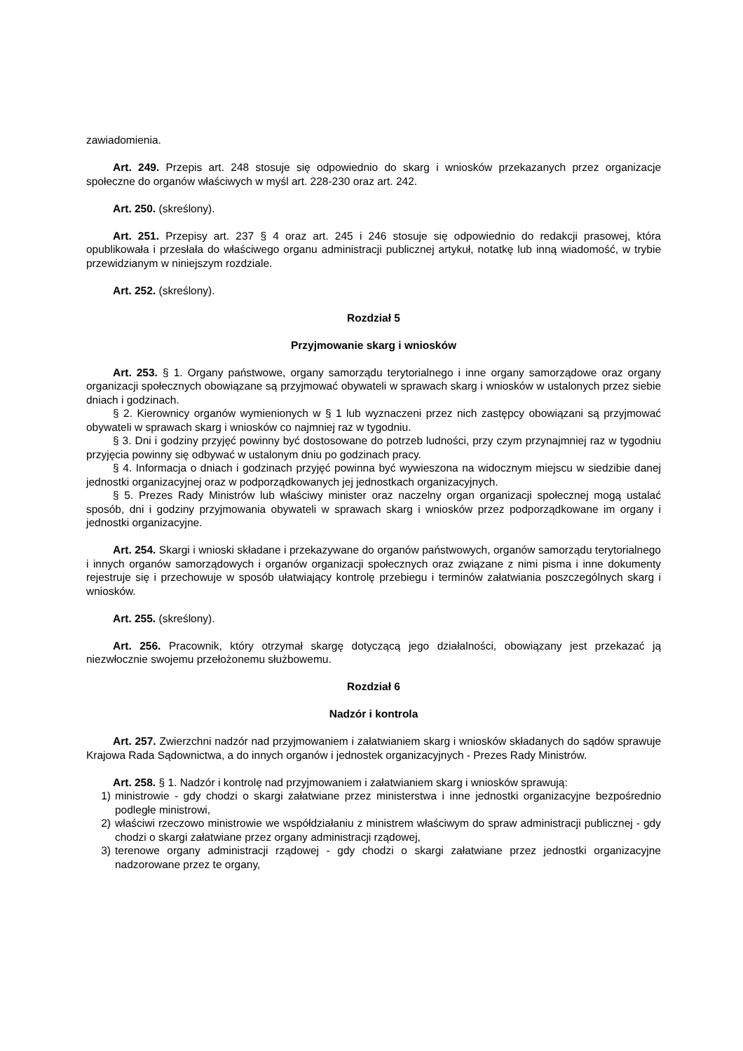zawiadomienia.
Art. 249. Przepis art. 248 stosuje się odpowiednio do skarg i wniosków przekazanych przez organizacje społeczne do organów właściwych w myśl art. 228-230 oraz art. 242.
Art. 250. (skreślony).
Art. 251. Przepisy art. 237 § 4 oraz art. 245 i 246 stosuje się odpowiednio do redakcji prasowej, która opublikowała i przesłała do właściwego organu administracji publicznej artykuł, notatkę lub inną wiadomość, w trybie przewidzianym w niniejszym rozdziale.
Art. 252. (skreślony).
Rozdział 5
Przyjmowanie skarg i wniosków
Art. 253. § 1. Organy państwowe, organy samorządu terytorialnego i inne organy samorządowe oraz organy organizacji społecznych obowiązane są przyjmować obywateli w sprawach skarg i wniosków w ustalonych przez siebie dniach i godzinach.
§ 2. Kierownicy organów wymienionych w § 1 lub wyznaczeni przez nich zastępcy obowiązani są przyjmować obywateli w sprawach skarg i wniosków co najmniej raz w tygodniu.
§ 3. Dni i godziny przyjęć powinny być dostosowane do potrzeb ludności, przy czym przynajmniej raz w tygodniu przyjęcia powinny się odbywać w ustalonym dniu po godzinach pracy.
§ 4. Informacja o dniach i godzinach przyjęć powinna być wywieszona na widocznym miejscu w siedzibie danej jednostki organizacyjnej oraz w podporządkowanych jej jednostkach organizacyjnych.
§ 5. Prezes Rady Ministrów lub właściwy minister oraz naczelny organ organizacji społecznej mogą ustalać sposób, dni i godziny przyjmowania obywateli w sprawach skarg i wniosków przez podporządkowane im organy i jednostki organizacyjne.
Art. 254. Skargi i wnioski składane i przekazywane do organów państwowych, organów samorządu terytorialnego i innych organów samorządowych i organów organizacji społecznych oraz związane z nimi pisma i inne dokumenty rejestruje się i przechowuje w sposób ułatwiający kontrolę przebiegu i terminów załatwiania poszczególnych skarg i wniosków.
Art. 255. (skreślony).
Art. 256. Pracownik, który otrzymał skargę dotyczącą jego działalności, obowiązany jest przekazać ją niezwłocznie swojemu przełożonemu służbowemu.
Rozdział 6
Nadzór i kontrola
Art. 257. Zwierzchni nadzór nad przyjmowaniem i załatwianiem skarg i wniosków składanych do sądów sprawuje Krajowa Rada Sądownictwa, a do innych organów i jednostek organizacyjnych - Prezes Rady Ministrów.
Art. 258. § 1. Nadzór i kontrolę nad przyjmowaniem i załatwianiem skarg i wniosków sprawują:
1) ministrowie - gdy chodzi o skargi załatwiane przez ministerstwa i inne jednostki organizacyjne bezpośrednio podległe ministrowi,
2) właściwi rzeczowo ministrowie we współdziałaniu z ministrem właściwym do spraw administracji publicznej - gdy chodzi o skargi załatwiane przez organy administracji rządowej,
3) terenowe organy administracji rządowej - gdy chodzi o skargi załatwiane przez jednostki organizacyjne nadzorowane przez te organy,